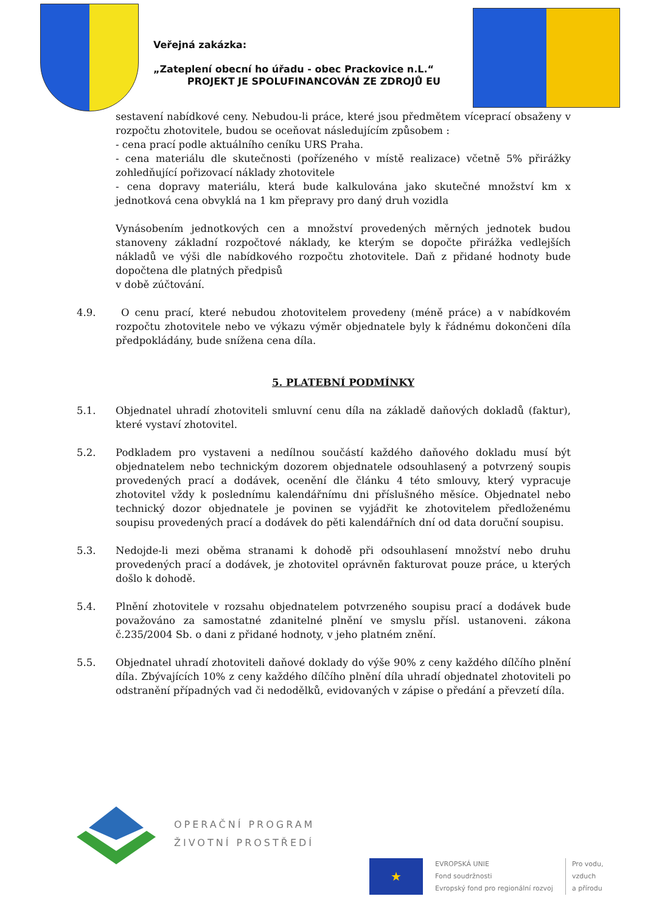Veřejná zakázka:
„Zateplení obecní ho úřadu - obec Prackovice n.L.“
PROJEKT JE SPOLUFINANCOVÁN ZE ZDROJŮ EU
sestavení nabídkové ceny. Nebudou-li práce, které jsou předmětem víceprací obsaženy v rozpočtu zhotovitele, budou se oceňovat následujícím způsobem :
- cena prací podle aktuálního ceníku URS Praha.
- cena materiálu dle skutečnosti (pořízeného v místě realizace) včetně 5% přirážky zohledňující pořizovací náklady zhotovitele
- cena dopravy materiálu, která bude kalkulována jako skutečné množství km x jednotková cena obvyklá na 1 km přepravy pro daný druh vozidla
Vynásobením jednotkových cen a množství provedených měrných jednotek budou stanoveny základní rozpočtové náklady, ke kterým se dopočte přirážka vedlejších nákladů ve výši dle nabídkového rozpočtu zhotovitele. Daň z přidané hodnoty bude dopočtena dle platných předpisů
v době zúčtování.
4.9. O cenu prací, které nebudou zhotovitelem provedeny (méně práce) a v nabídkovém rozpočtu zhotovitele nebo ve výkazu výměr objednatele byly k řádnému dokončeni díla předpokládány, bude snížena cena díla.
5. PLATEBNÍ PODMÍNKY
5.1. Objednatel uhradí zhotoviteli smluvní cenu díla na základě daňových dokladů (faktur), které vystaví zhotovitel.
5.2. Podkladem pro vystaveni a nedílnou součástí každého daňového dokladu musí být objednatelem nebo technickým dozorem objednatele odsouhlasený a potvrzený soupis provedených prací a dodávek, ocenění dle článku 4 této smlouvy, který vypracuje zhotovitel vždy k poslednímu kalendářnímu dni příslušného měsíce. Objednatel nebo technický dozor objednatele je povinen se vyjádřit ke zhotovitelem předloženému soupisu provedených prací a dodávek do pěti kalendářních dní od data doruční soupisu.
5.3. Nedojde-li mezi oběma stranami k dohodě při odsouhlasení množství nebo druhu provedených prací a dodávek, je zhotovitel oprávněn fakturovat pouze práce, u kterých došlo k dohodě.
5.4. Plnění zhotovitele v rozsahu objednatelem potvrzeného soupisu prací a dodávek bude považováno za samostatné zdanitelné plnění ve smyslu přísl. ustanoveni. zákona č.235/2004 Sb. o dani z přidané hodnoty, v jeho platném znění.
5.5. Objednatel uhradí zhotoviteli daňové doklady do výše 90% z ceny každého dílčího plnění díla. Zbývajících 10% z ceny každého dílčího plnění díla uhradí objednatel zhotoviteli po odstranění případných vad či nedodělků, evidovaných v zápise o předání a převzetí díla.
OPERAČNÍ PROGRAM
ŽIVOTNÍ PROSTŘEDÍ
★
EVROPSKÁ UNIE
Fond soudržnosti
Evropský fond pro regionální rozvoj
Pro vodu,
vzduch
a přírodu